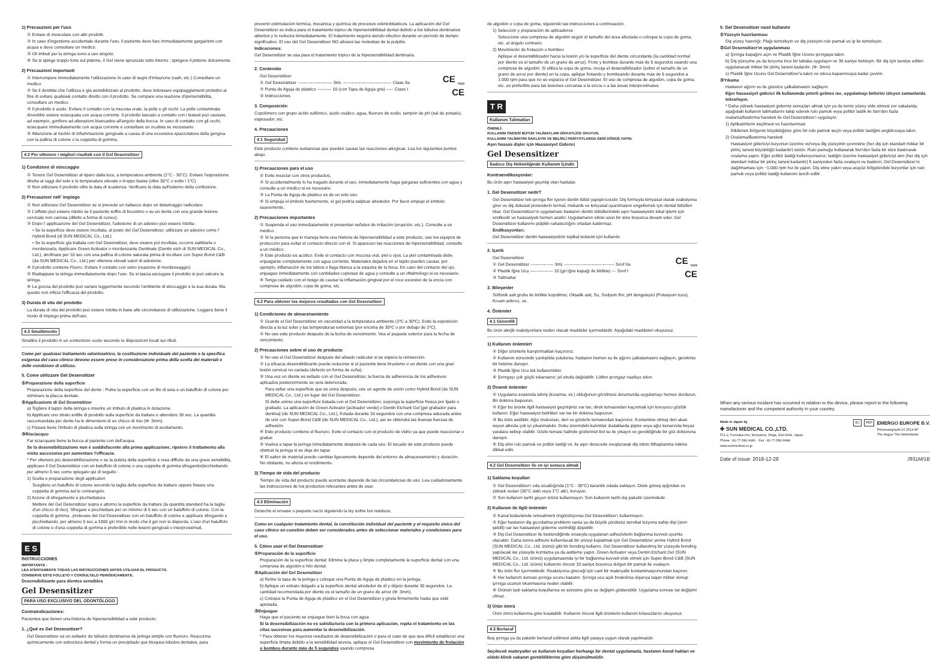1) Precauzioni per l'uso
① Evitare di mescolare con altri prodotti.
② In caso d'ingestione accidentale durante l'uso, il paziente deve fare immediatamente gargarismi con acqua e deve consultare un medico.
③ Gli imbuti per la siringa sono a uso singolo.
④ Se si spinge troppo forte sul pistone, il Gel viene spruzzato tutto intorno ; spingere il pistone dolcemente.
2) Precauzioni importanti
① Interrompere immediatamente l'utilizzazione in caso di segni d'irritazione (rash, etc.) Consultare un medico.
② Se il dentista che l'utilizza è già sensibilizzato al prodotto, deve indossare equipaggiamenti protettivi al fine di evitare qualsiasi contatto diretto con il prodotto. Se compare una reazione d'ipersensibilità, consultare un medico.
③ Il prodotto è acido. Evitare il contatto con la mucosa orale, la pelle e gli occhi. La pelle contaminata dovrebbe essere sciacquata con acqua corrente. Il prodotto lasciato a contatto con i tessuti può causare, ad esempio, gonfiore ad alterazioni biancastra all'angolo della bocca. In caso di contatto con gli occhi, sciacquare immediatamente con acqua corrente e consultare un oculista se necessario.
④ Attenzione al rischio di infiammazione gengivale a causa di una eccessiva spazzolatura della gengiva con la pallina di cotone o la coppetta di gomma.
4.2 Per ottenere i migliori risultati con il Gel Desensitizer
1) Condizioni di stoccaggio
① Tenere Gel Desensitizer al riparo dalla luce, a temperatura ambiente (1°C - 30°C). Evitare l'esposizione diretta ai raggi del sole e le temperature elevate o troppo basse (oltre 30°C o sotto i 1°C)
② Non utilizzare il prodotto oltre la data di scadenza. Verificare la data sull'esterno della confezione.
2) Precauzioni nell' impiego
① Non utilizzare Gel Desensitizer se si prevede un riattacco dopo un detartraggio radicolare.
② L'effetto può essere ridotto se il paziente soffre di bruxismo o su un dente con una grande lesione cervicale non cariosa (difetto a forma di cuneo).
③ Dopo l' applicazione del Gel Desensitizer, l'adesione di un adesivo può essere ridotta :
• Se la superficie deve essere incollata, al posto del Gel Desensitizer, utilizzare un adesivo come l' Hybrid Bond (di SUN MEDICAL Co., Ltd.)
• Se la superficie già trattata con Gel Desensitizer, deve essere poi incollata, occorre sabbiarla o mordenzarla. Applicare Green Activator o mordenzante Dentinale (Dentin etch di SUN MEDICAL Co., Ltd.), strofinare per 10 sec con una pallina di cotone saturata prima di incollare con Super-Bond C&B (da SUN MEDICAL Co., Ltd.) per ottenere elevati valori di adesione.
④ Il prodotto contiene Fluoro. Evitare il contatto con vetro (reazione di mordensaggio).
⑤ Riattappare la siringa immediatamente dopo l'uso. Se si lascia asciugare il prodotto si può ostruire la siringa.
⑥ La goccia del prodotto può variare leggermente secondo l'ambiente di stoccaggio e la sua durata. Ma questo non inficia l'efficacia del prodotto.
3) Durata di vita del prodotto
La durata di vita del prodotto può essere ridotta in base alle circonstanze di utilizzazione. Leggere bene il modo di impiego prima dell'uso.
4.3 Smaltimento
Smaltire il prodotto in un contenitore vuoto secondo le disposizioni locali sui rifiuti.
Come per qualsiasi trattamento odontoiatrico, la costituzione individuale del paziente e la specifica esigenza del caso clinico devono essere prese in considerazione prima della scelta dei materiali e delle condizioni di utilizzo.
5. Come utilizzare Gel Desensitizer
①Preparazione della superficie
Preparazione della superficie del dente : Pulire la superficie con un filo di seta e un batuffolo di cotone per eliminare la placca dentale.
②Applicazione di Gel Desensitizer
a) Togliere il tappo della siringa e inserire un imbuto di plastica in dotazione.
b) Applicare uno strato sottile di prodotto sulla superficie da trattare e attendere 30 sec. La quantità raccomandata per dente ha le dimensioni di un chicco di riso (Φ: 3mm).
c) Fissare bene l'imbuto di plastica sulla siringa con un movimento di avvitamento.
③Risciacquo
Far sciacquare bene la bocca al paziente con dell'acqua.
Se la desensibilizzazione non è soddisfacente alla prima applicazione, ripetere il trattamento alla visita successiva per aumentare l'efficacia.
* Per ottenere più desensibilizzazione o se la pulizia della superficie è resa difficile da una grave sensibilità, applicare il Gel Desensitizer con un batuffolo di cotone o una coppetta di gomma sfregando/picchiettando per almeno 5 sec come spiegato qui di seguito :
1) Scelta e preparazione degli applicatori
Scegliere un batuffolo di cotone secondo la taglia della superficie da trattare oppure fissare una coppetta di gomma sul le contrangolo.
2) Azione di sfregamento e picchiettatura
Mettere del Gel Desensitizer sopra e attorno la superficie da trattare (la quantità standard ha la taglia d'un chicco di riso). Sfregare e picchiettare per un minimo di 5 sec con un batuffolo di cotone. Con la coppetta di gomma , prelevare del Gel Desensitizer con un batuffolo di cotone e applicare sfregando e picchiettando, per almeno 5 sec a 1000 giri /mn in modo che il gel non si disperda. L'uso d'un batuffolo di cotone e d'una coppetta di gomma è preferibile nelle lesioni gengivali o interprossimali.
E S
INSTRUCCIONES
IMPORTANTE :
LEA ATENTAMENTE TODAS LAS INSTRUCCIONES ANTES UTILIZAR EL PRODUCTO.
CONSERVE ESTE FOLLETO Y CONSULTELO PERIÓDICAMENTE.
Desensibilizante para dientes sensibles
Gel Desensitizer
PARA USO EXCLUSIVO DEL ODONTÓLOGO
Contraindicaciones:
Pacientes que tienen una historia de hipersensibilidad a este producto.
1. ¿Qué es Gel Desensitizer?
Gel Desensitizer es un sellador de túbulos dentinarios de jeringa simple con fluoruro. Reacciona químicamente con estructura dental y forma un precipitado que bloquea túbulos dentales, para
prevenir estimulación térmica, mecánica y química de procesos odontoblásticos. La aplicación del Gel Desensitizer se indica para el tratamiento tópico de hipersensibilidad dental debido a los túbulos dentinarios abiertos y lo reducirá inmediatamente. El tratamiento seguirá siendo efectivo durante un período de tiempo significativo. El uso del Gel Desensitizer NO aliviará las molestias de la pulpitis.
Indicaciones:
Gel Desensitizer se usa para el tratamiento tópico de la hipersensibilidad dentinaria.
2. Contenido
Gel Desensitizer CE <sub>0123</sub>
① Gel Desensitizer ------------------------ 3mL ---------------------------------- Clase IIa
② Punta de Aguja de plástico ---------- 10 (con Tapa de Aguja gris) ----- Clase I CE
③ Instrucciones
3. Composición
Copolímero con grupo ácido sulfónico, ácido oxálico, agua, fluoruro de sodio, tampón de pH (sal de potasio), espesador, etc.
4. Precauciones
4.1 Seguridad
Este producto contiene sustancias que pueden causar las reacciones alérgicas. Lea los siguientes puntos abajo.
1) Precauciones para el uso
① Evite mezclar con otros productos.
② Si accidentalmente lo ha tragado durante el uso, inmediatamente haga gárgaras suficientes con agua y consulte a un médico si es necesario.
③ La Punta de Aguja de plástico es de un solo uso.
④ Si empuja el émbolo fuertemente, el gel podría salpicar alrededor. Por favor empuje el émbolo suavemente.
2) Precauciones importantes
① Suspenda el uso inmediatamente si presentan señales de irritación (erupción, etc.). Consulte a un médico.
② Si la persona que lo maneja tiene una historia de hipersensibilidad a este producto, use los equipos de protección para evitar el contacto directo con él. Si aparecen las reacciones de hipersensibilidad, consulte a un médico.
③ Este producto es acídico. Evite el contacto con mucosa oral, piel u ojos. La piel contaminada debe enjuagarse completamente con agua corriente. Materiales dejados en el tejido pueden causar, por ejemplo, inflamación de los labios o llaga blanca a la esquina de la boca. En caso del contacto del ojo, enjuague inmediatamente con cantidades copiosas de agua y consulte a un oftalmólogo si es necesario.
④ Tenga cuidado con el riesgo de causar la inflamación gingival por el roce excesivo de la encía con compresa de algodón, copa de goma, etc.
4.2 Para obtener los mejores resultados con Gel Desensitizer
1) Condiciones de almacenamiento
① Guarde el Gel Desensitizer en oscuridad a la temperatura ambiente (1ºC a 30ºC). Evite la exposición directa a la luz solar y las temperaturas extremas (por encima de 30ºC o por debajo de 1ºC).
② No use este producto después de la fecha de vencimiento. Vea el paquete exterior para la fecha de vencimiento.
2) Precauciones sobre el uso de producto
① No use el Gel Desensitizer después del alisado radicular si se espera la reinserción.
② La eficacia desensibilizante puede reducirse si el paciente tiene bruxismo o un diente con una gran lesión cervical no-cariada (defecto en forma de cuña).
③ Una vez un diente es sellado con el Gel Desensitizer, la fuerza de adherencia de los adhesivos aplicados posteriormente se verá deteriorada.
Para sellar una superficie que se unirá después, use un agente de unión como Hybrid Bond (de SUN MEDICAL Co., Ltd.) en lugar del Gel Desensitizer.
Si debe unirse una superficie tratada con el Gel Desensitizer, exponga la superficie fresca por lijado o grabado. La aplicación de Green Activator [activador verde] o Dentin Etchant Gel [gel grabador para dentina] (de SUN MEDICAL Co., Ltd.), frotada durante 10 segundos con una compresa saturada antes de unir con Super-Bond C&B (de SUN MEDICAL Co., Ltd.), así se obtendrá las buenas fuerzas de adhesión.
④ Este producto contiene el fluoruro. Evite el contacto con el producto de vidrio ya que puede reaccionar o grabar.
⑤ Vuelva a tapar la jeringa inmediatamente después de cada uso. El secado de este producto puede obstruir la jeringa si se deja sin tapar.
⑥ El sabor de material puede cambiar ligeramente depende del entorno de almacenamiento y duración. No obstante, no afecta el rendimiento.
3) Tiempo de vida del producto
Tiempo de vida del producto puede acortarse depende de las circunstancias de uso. Lea cuidadosamente las instrucciones de los productos relevantes antes de usar.
4.3 Eliminación
Deseche el envase o paquete vacío siguiendo la ley sobre los residuos.
Como en cualquier tratamiento dental, la constitución individual del paciente y el requisito único del caso clínico en cuestión deben ser considerados antes de seleccionar materiales y condiciones para el uso.
5. Cómo usar el Gel Desensitizer
①Preparación de la superficie
Preparación de la superficie dental: Elimine la placa y limpie completamente la superficie dental con una compresa de algodón e hilo dental.
②Aplicación del Gel Desensitizer
a) Retire la tapa de la jeringa y coloque una Punta de Aguja de plástico en la jeringa.
b) Aplique un estrato delgado a la superficie dental alrededor de él y déjelo durante 30 segundos. La cantidad recomendada por diente es el tamaño de un grano de arroz (Φ: 3mm).
c) Coloque la Punta de Aguja de plástico en el Gel Desensitizer y gírela firmemente hasta que esté apretada.
③Enjuague
Haga que el paciente se enjuague bien la boca con agua.
Si la desensibilización no es satisfactoria con la primera aplicación, repita el tratamiento en las citas sucesivas para aumentar la desensibilización.
* Para obtener los mayores resultados de desensibilización o para el caso de que sea difícil establecer una superficie limpia debido a la sensibilidad severa, aplique el Gel Desensitizer con movimiento de frotación o bombeo durante más de 5 segundos usando compresa
de algodón o copa de goma, siguiendo las instrucciones a continuación.
1) Selección y preparación de aplicadores
Seleccione una compresa de algodón según el tamaño del área afectada o coloque la copa de goma, etc. al ángulo contrario.
2) Movimiento de frotación o bombeo
Aplique el desensibilizador hacia la lesión y/o la superficie del diente circundante (la cantidad normal por diente es el tamaño de un grano de arroz). Frote y bombee durante más de 5 segundos usando una compresa de algodón. Si utiliza la copa de goma, recoja el desensibilizador (sobre el tamaño de un grano de arroz por diente) en la copa, aplique frotando y bombeando durante más de 5 segundos a 1.000 rpm para que no se esparza el Gel Desensitizer. El uso de compresa de algodón, copa de goma, etc. es preferible para las lesiones cercanas a la encía o a las áreas interproximales.
T R
Kullanım Talimatları
ÖNEMLİ:
KULLANIM ÖNCESİ BÜTÜN TALİMATLARI DİKKATLİCE OKUYUN.
KULLANIM TALİMATINI SAKLAYIN VE BELİRLİ PERİYOTLARDA GERİ DÖNÜŞ YAPIN.
Aşırı hassas dişler için Hassasiyet Giderici
Gel Desensitizer
Sadece Diş Hekimliğinde Kullanım İçindir.
Kontraendikasyonlar:
Bu ürün aşırı hassasiyet geçmişi olan hastalar.
1. Gel Desensitizer nedir?
Gel Desensitizer tek-şırınga flor içeren dentin tübül yapıştırıcısıdır. Diş formuyla kimyasal olarak reaksiyona girer ve diş dokusal proseslerin termal, mekanik ve kimyasal uyarılmasını engellemek için dental tübülleri tıkar. Gel Desensitizer'ın uygulaması hastanın dentin tübüllerindeki aşırı hassasiyetin lokal işlemi için endikedir ve hassasiyeti hemen azaltır. Uygulamanın etkisi uzun bir süre boyunca devam eder. Gel Desensitizer kullanımı pülpitin rahatsızlığını ortadan kaldırmaz.
Endikasyonları:
Gel Desensitizer dentin hassasiyetinin topikal tedavisi için kullanılır.
2. İçerik
Gel Desensitizer CE <sub>0123</sub>
① Gel Desensitizer ---------------- 3mL ----------------------------------- Sınıf IIa
② Plastik İğne Ucu ---------------- 10 (gri iğne kapağı ile birlikte) --- Sınıf I CE
③ Talimatlar
3. Bileşenler
Sülfonik asit grubu ile birlikte kopolimer, Oksalik asit, Su, Sodyum flor, pH dengeleyici (Potasyum tuzu), Kıvam arttırıcı, vs.
4. Önlemler
4.1 Güvenlik
Bu ürün alerjik reaksiyonlara neden olacak maddeler içermektedir. Aşağıdaki maddeleri okuyunuz.
1) Kullanım önlemleri
① Diğer ürünlerle karıştırmaktan kaçınınız.
② Kullanım sürecinde yanlışlıkla yutulursa; hastanın hemen su ile ağzını çalkalamasını sağlayın, gerekirse bir hekime danışın.
③ Plastik İğne Ucu tek kullanımlıktır.
④ Şırıngayı çok güçlü sıkarsanız; jel etrafa dağılabilir. Lütfen şırıngayı nazikçe sıkın.
2) Önemli önlemler
① Uygulama sırasında tahriş (kızarma, vs.) olduğunun görülmesi durumunda uygulamayı hemen durdurun. Bir doktora başvurun.
② Eğer bu ürünle ilgili hassasiyet geçmişiniz var ise; direk temasından kaçınmak için koruyucu gözlük kullanın. Eğer hassasiyet belirtileri var ise bir doktora başvurun.
③ Bu ürün asidiktir. Ağız mukozası, deri ve gözlerle temasından kaçınınız. Kontamine olmuş deri akan suyun altında çok iyi yıkanmalıdır. Doku üzerindeki kalıntılar dudaklarda şişme veya ağız kenarında beyaz yaralara sebep olabilir. Gözle teması halinde gözlerinizi bol su ile yıkayın ve gerektiğinde bir göz doktoruna danışın.
④ Diş etini rulo pamuk ve politür lastiği vs. ile aşırı derecede ovuşturarak diş etinin iltihaplanma riskine dikkat edin.
4.2 Gel Desensitizer ile en iyi sonucu almak
1) Saklama koşulları
① Gel Desensitizer'ı oda sıcaklığında (1°C - 30°C) karanlık odada saklayın. Direk güneş ışığından ve yüksek ısıdan (30°C üstü veya 1°C altı), koruyun.
② Son kullanım tarihi geçen ürünü kullanmayın. Son kullanım tarihi dış paketin üzerindedir.
2) Kullanım ile ilgili önlemler
① Kanal tedavisinde retreatment öngörülüyorsa Gel Desensitizer'ı kullanmayın.
② Eğer hastanın diş gıcırdatma problemi varsa ya da büyük çürüksüz servikal lezyona sahip dişi (sivri-şekilli) var ise hassasiyet giderme verimliliği düşebilir.
③ Diş Gel Desensitizer ile beslendiğinde sırasıyla uygulanan adhezivlerin bağlanma kuvveti uyumlu olacaktır. Daha sonra adheziv kullanılacak bir yüzeyi kapatmak için Gel Desensitizer yerine Hybrid Bond (SUN MEDICAL Co., Ltd. ürünü) gibi bir bonding kullanın. Gel Desensitizer kullanılmış bir yüzeyde bonding yapılacak ise yüzeyde kumlama ya da asitleme yapın. Green Activator veya Dentin Etchant Gel (SUN MEDICAL Co., Ltd. ürünü) uygulamasında iyi bir bağlanma kuvveti elde etmek için Super-Bond C&B (SUN MEDICAL Co., Ltd. ürünü) kullanımı öncesi 10 saniye boyunca dolgun bir pamuk ile ovalayın.
④ Bu ürün flor içermektedir. Reaksiyona gireceği için cam bir materyalle kontaminasyonundan kaçının.
⑤ Her kullanım sonrası şırınga ucunu kapatın. Şırınga ucu açık bırakılırsa dışarıya taşan miktar donup şırınga ucunun tıkanmasına neden olabilir.
⑥ Ürünün tadı saklama koşullarına ve süresine göre az değişim gösterebilir. Uygulama sonrası tat değişimi olmaz.
3) Ürün ömrü
Ürün ömrü kullanıma göre kısalabilir. Kullanım öncesi ilgili ürünlerin kullanım kılavuzlarını okuyunuz.
4.3 Bertaraf
Boş şırınga ya da paketin bertaraf edilmesi atıkla ilgili yasaya uygun olarak yapılmalıdır.
Seçilecek materyaller ve kullanım koşulları herhangi bir dental uygulamada, hastanın kendi hakları ve eldeki klinik vakanın gerekliliklerine göre düşünülmelidir.
5. Gel Desensitizer nasıl kullanılır
①Yüzeyin hazırlanması
Diş yüzey hazırlığı: Plağı temizleyin ve diş yüzeyini rulo pamuk ve ip ile temizleyin.
②Gel Desensitizer'ın uygulanması
a) Şırınga kapağını açın ve Plastik İğne Ucunu şırıngaya takın.
b) Diş yüzeyine ya da lezyona ince bir tabaka uygulayın ve 30 saniye bekleyin. Bir diş için tavsiye edilen uygulanacak miktar bir pirinç tanesi kadardır. (Φ: 3mm)
c) Plastik İğne Ucunu Gel Desensitizer'a takın ve sıkıca kapanıncaya kadar çevirin.
③Yıkama
Hastanın ağzını su ile güzelce çalkalamasını sağlayın.
Eğer hassasiyet giderici ilk kullanımda yeterli gelmez ise, uygulamayı birbirini izleyen zamanlarda tekrarlayın.
* Daha yüksek hassasiyet giderme sonuçları almak için ya da temiz yüzey elde etmesi zor vakalarda; aşağıdaki kullanım talimatlarını takip ederek rulo pamuk veya politür lastik ile 5sn'den fazla ovalama/bastırma hareketi ile Gel Desensitizer'ı uygulayın.
1) Aplikatörlerin seçilmesi ve hazırlanması
Etkilenen bölgenin büyüklüğüne göre bir rulo pamuk seçin veya politür lastiğini angldruvaya takın.
2) Ovalama/Bastırma hareketi
Hassasiyet gidericiyi lezyonun üzerine ve/veya diş yüzeyinin çevresine (her diş için standart miktar bir pirinç tanesi büyüklüğü kadardır) sürün. Rulo pamuğu kullanarak 5sn'den fazla bir süre bastırarak ovalama yapın. Eğer politür lastiği kullanıyorsanız; lastiğin üzerine hassasiyet gidericiyi alın (her diş için standart miktar bir pirinç tanesi kadardır) 5 saniyeden fazla ovalayın ve bastırın; Gel Desensitizer'ın dağılmaması için ~1,000 rpm hız ile yapın. Diş etine yakın veya arayüz bölgelerdeki lezyonlar için rulo pamuk veya politür lastiği kullanımı tercih edilir.
When any serious incident has occurred in relation to the device, please report to the following manufacturer and the competent authority in your country.
Made in Japan by
✤ SUN MEDICAL CO.,LTD.
571-2, Furutaka-cho, Moriyama, Shiga, 524-0044, Japan
Phone : 81-77-582-9981 Fax : 81-77-582-9984
www.sunmedical.co.jp
EC REP
EMERGO EUROPE B.V.
Prinsessegracht 20 2514 AP
The Hague The Netherlands
Date of issue: 2018-12-28 J931M/1B